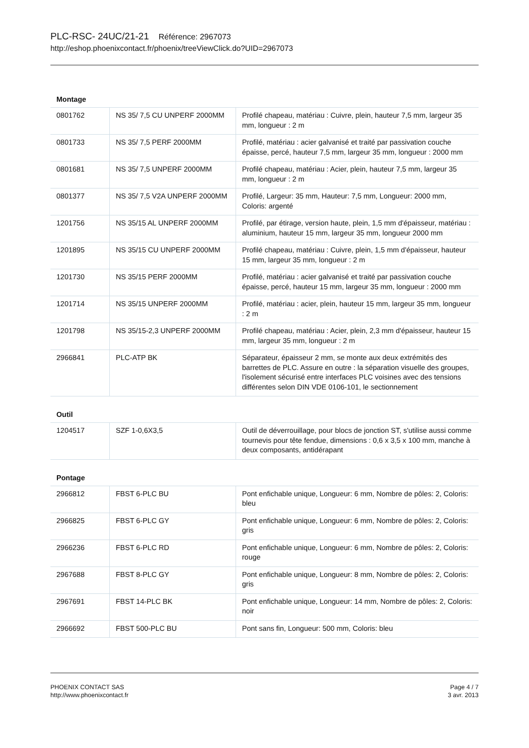PLC-RSC- 24UC/21-21 Référence: 2967073
http://eshop.phoenixcontact.fr/phoenix/treeViewClick.do?UID=2967073
Montage
| 0801762 | NS 35/ 7,5 CU UNPERF 2000MM | Profilé chapeau, matériau : Cuivre, plein, hauteur 7,5 mm, largeur 35 mm, longueur : 2 m |
| 0801733 | NS 35/ 7,5 PERF 2000MM | Profilé, matériau : acier galvanisé et traité par passivation couche épaisse, percé, hauteur 7,5 mm, largeur 35 mm, longueur : 2000 mm |
| 0801681 | NS 35/ 7,5 UNPERF 2000MM | Profilé chapeau, matériau : Acier, plein, hauteur 7,5 mm, largeur 35 mm, longueur : 2 m |
| 0801377 | NS 35/ 7,5 V2A UNPERF 2000MM | Profilé, Largeur: 35 mm, Hauteur: 7,5 mm, Longueur: 2000 mm, Coloris: argenté |
| 1201756 | NS 35/15 AL UNPERF 2000MM | Profilé, par étirage, version haute, plein, 1,5 mm d'épaisseur, matériau : aluminium, hauteur 15 mm, largeur 35 mm, longueur 2000 mm |
| 1201895 | NS 35/15 CU UNPERF 2000MM | Profilé chapeau, matériau : Cuivre, plein, 1,5 mm d'épaisseur, hauteur 15 mm, largeur 35 mm, longueur : 2 m |
| 1201730 | NS 35/15 PERF 2000MM | Profilé, matériau : acier galvanisé et traité par passivation couche épaisse, percé, hauteur 15 mm, largeur 35 mm, longueur : 2000 mm |
| 1201714 | NS 35/15 UNPERF 2000MM | Profilé, matériau : acier, plein, hauteur 15 mm, largeur 35 mm, longueur : 2 m |
| 1201798 | NS 35/15-2,3 UNPERF 2000MM | Profilé chapeau, matériau : Acier, plein, 2,3 mm d'épaisseur, hauteur 15 mm, largeur 35 mm, longueur : 2 m |
| 2966841 | PLC-ATP BK | Séparateur, épaisseur 2 mm, se monte aux deux extrémités des barrettes de PLC. Assure en outre : la séparation visuelle des groupes, l'isolement sécurisé entre interfaces PLC voisines avec des tensions différentes selon DIN VDE 0106-101, le sectionnement |
Outil
| 1204517 | SZF 1-0,6X3,5 | Outil de déverrouillage, pour blocs de jonction ST, s'utilise aussi comme tournevis pour tête fendue, dimensions : 0,6 x 3,5 x 100 mm, manche à deux composants, antidérapant |
Pontage
| 2966812 | FBST 6-PLC BU | Pont enfichable unique, Longueur: 6 mm, Nombre de pôles: 2, Coloris: bleu |
| 2966825 | FBST 6-PLC GY | Pont enfichable unique, Longueur: 6 mm, Nombre de pôles: 2, Coloris: gris |
| 2966236 | FBST 6-PLC RD | Pont enfichable unique, Longueur: 6 mm, Nombre de pôles: 2, Coloris: rouge |
| 2967688 | FBST 8-PLC GY | Pont enfichable unique, Longueur: 8 mm, Nombre de pôles: 2, Coloris: gris |
| 2967691 | FBST 14-PLC BK | Pont enfichable unique, Longueur: 14 mm, Nombre de pôles: 2, Coloris: noir |
| 2966692 | FBST 500-PLC BU | Pont sans fin, Longueur: 500 mm, Coloris: bleu |
PHOENIX CONTACT SAS
http://www.phoenixcontact.fr
Page 4 / 7
3 avr. 2013